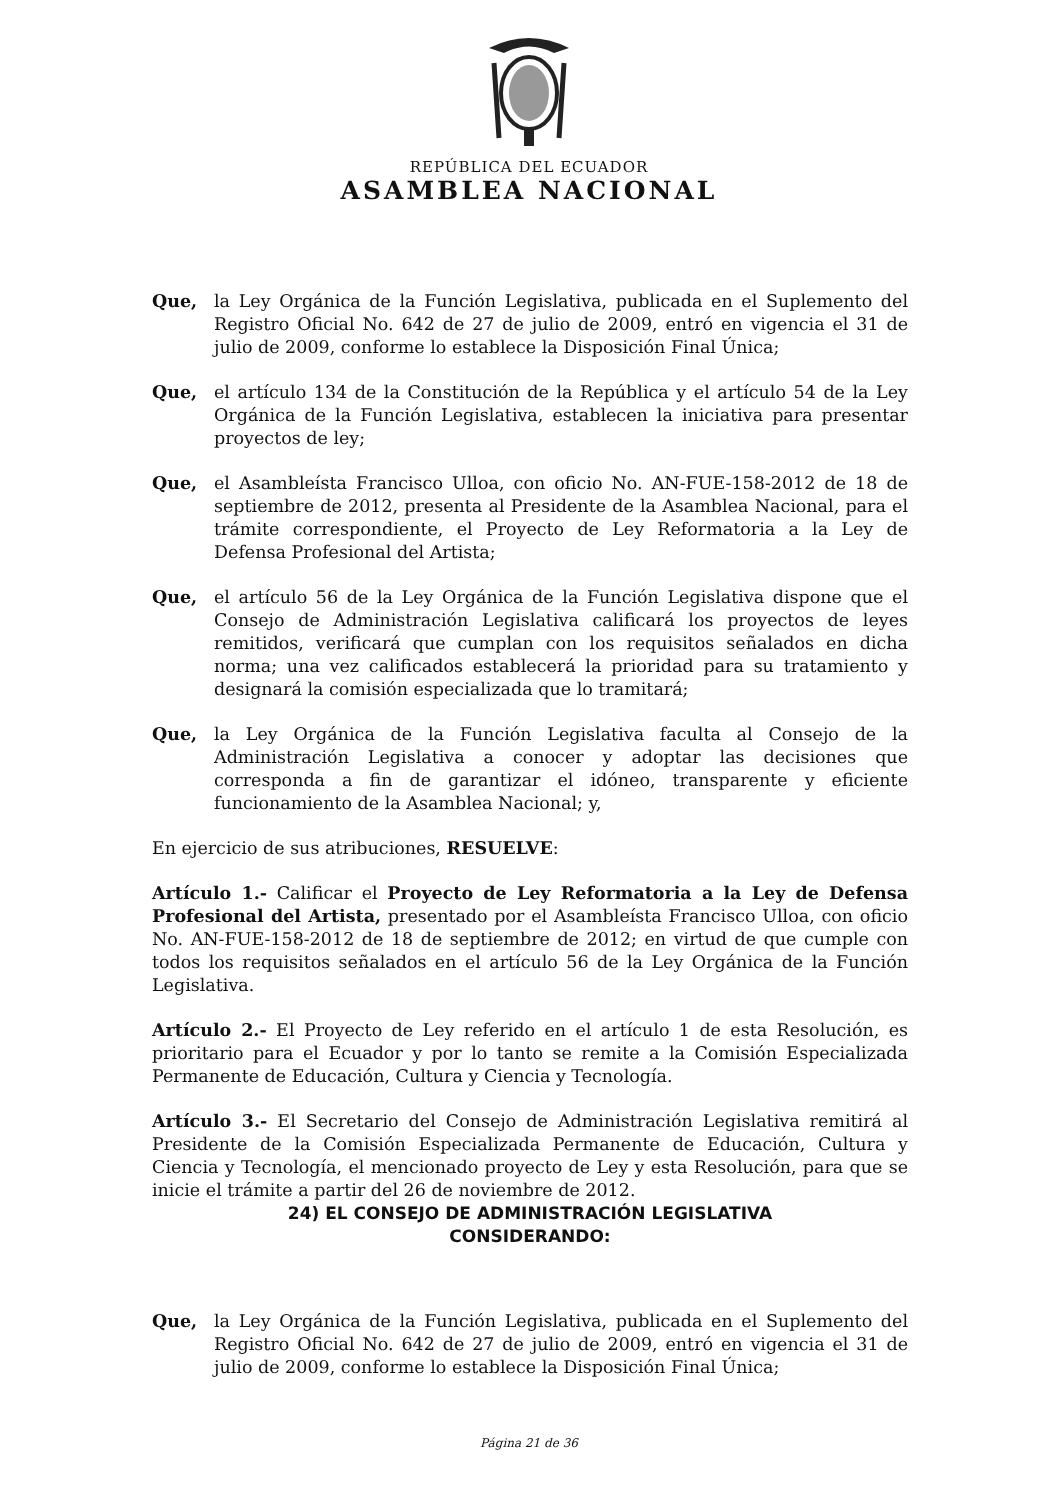REPÚBLICA DEL ECUADOR
ASAMBLEA NACIONAL
Que, la Ley Orgánica de la Función Legislativa, publicada en el Suplemento del Registro Oficial No. 642 de 27 de julio de 2009, entró en vigencia el 31 de julio de 2009, conforme lo establece la Disposición Final Única;
Que, el artículo 134 de la Constitución de la República y el artículo 54 de la Ley Orgánica de la Función Legislativa, establecen la iniciativa para presentar proyectos de ley;
Que, el Asambleísta Francisco Ulloa, con oficio No. AN-FUE-158-2012 de 18 de septiembre de 2012, presenta al Presidente de la Asamblea Nacional, para el trámite correspondiente, el Proyecto de Ley Reformatoria a la Ley de Defensa Profesional del Artista;
Que, el artículo 56 de la Ley Orgánica de la Función Legislativa dispone que el Consejo de Administración Legislativa calificará los proyectos de leyes remitidos, verificará que cumplan con los requisitos señalados en dicha norma; una vez calificados establecerá la prioridad para su tratamiento y designará la comisión especializada que lo tramitará;
Que, la Ley Orgánica de la Función Legislativa faculta al Consejo de la Administración Legislativa a conocer y adoptar las decisiones que corresponda a fin de garantizar el idóneo, transparente y eficiente funcionamiento de la Asamblea Nacional; y,
En ejercicio de sus atribuciones, RESUELVE:
Artículo 1.- Calificar el Proyecto de Ley Reformatoria a la Ley de Defensa Profesional del Artista, presentado por el Asambleísta Francisco Ulloa, con oficio No. AN-FUE-158-2012 de 18 de septiembre de 2012; en virtud de que cumple con todos los requisitos señalados en el artículo 56 de la Ley Orgánica de la Función Legislativa.
Artículo 2.- El Proyecto de Ley referido en el artículo 1 de esta Resolución, es prioritario para el Ecuador y por lo tanto se remite a la Comisión Especializada Permanente de Educación, Cultura y Ciencia y Tecnología.
Artículo 3.- El Secretario del Consejo de Administración Legislativa remitirá al Presidente de la Comisión Especializada Permanente de Educación, Cultura y Ciencia y Tecnología, el mencionado proyecto de Ley y esta Resolución, para que se inicie el trámite a partir del 26 de noviembre de 2012.
24) EL CONSEJO DE ADMINISTRACIÓN LEGISLATIVA
CONSIDERANDO:
Que, la Ley Orgánica de la Función Legislativa, publicada en el Suplemento del Registro Oficial No. 642 de 27 de julio de 2009, entró en vigencia el 31 de julio de 2009, conforme lo establece la Disposición Final Única;
Página 21 de 36